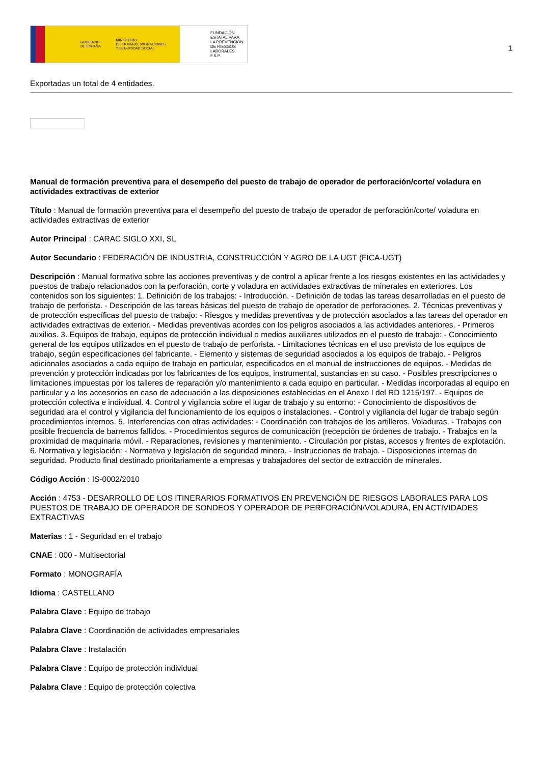GOBIERNO
DE ESPAÑA MINISTERIO
DE TRABAJO, MIGRACIONES
Y SEGURIDAD SOCIAL
FUNDACIÓN
ESTATAL PARA
LA PREVENCIÓN
DE RIESGOS
LABORALES, F.S.P.
1
Exportadas un total de 4 entidades.
Manual de formación preventiva para el desempeño del puesto de trabajo de operador de perforación/corte/ voladura en actividades extractivas de exterior
Título : Manual de formación preventiva para el desempeño del puesto de trabajo de operador de perforación/corte/ voladura en actividades extractivas de exterior
Autor Principal : CARAC SIGLO XXI, SL
Autor Secundario : FEDERACIÓN DE INDUSTRIA, CONSTRUCCIÓN Y AGRO DE LA UGT (FICA-UGT)
Descripción : Manual formativo sobre las acciones preventivas y de control a aplicar frente a los riesgos existentes en las actividades y puestos de trabajo relacionados con la perforación, corte y voladura en actividades extractivas de minerales en exteriores. Los contenidos son los siguientes: 1. Definición de los trabajos: - Introducción. - Definición de todas las tareas desarrolladas en el puesto de trabajo de perforista. - Descripción de las tareas básicas del puesto de trabajo de operador de perforaciones. 2. Técnicas preventivas y de protección específicas del puesto de trabajo: - Riesgos y medidas preventivas y de protección asociados a las tareas del operador en actividades extractivas de exterior. - Medidas preventivas acordes con los peligros asociados a las actividades anteriores. - Primeros auxilios. 3. Equipos de trabajo, equipos de protección individual o medios auxiliares utilizados en el puesto de trabajo: - Conocimiento general de los equipos utilizados en el puesto de trabajo de perforista. - Limitaciones técnicas en el uso previsto de los equipos de trabajo, según especificaciones del fabricante. - Elemento y sistemas de seguridad asociados a los equipos de trabajo. - Peligros adicionales asociados a cada equipo de trabajo en particular, especificados en el manual de instrucciones de equipos. - Medidas de prevención y protección indicadas por los fabricantes de los equipos, instrumental, sustancias en su caso. - Posibles prescripciones o limitaciones impuestas por los talleres de reparación y/o mantenimiento a cada equipo en particular. - Medidas incorporadas al equipo en particular y a los accesorios en caso de adecuación a las disposiciones establecidas en el Anexo I del RD 1215/197. - Equipos de protección colectiva e individual. 4. Control y vigilancia sobre el lugar de trabajo y su entorno: - Conocimiento de dispositivos de seguridad ara el control y vigilancia del funcionamiento de los equipos o instalaciones. - Control y vigilancia del lugar de trabajo según procedimientos internos. 5. Interferencias con otras actividades: - Coordinación con trabajos de los artilleros. Voladuras. - Trabajos con posible frecuencia de barrenos fallidos. - Procedimientos seguros de comunicación (recepción de órdenes de trabajo. - Trabajos en la proximidad de maquinaria móvil. - Reparaciones, revisiones y mantenimiento. - Circulación por pistas, accesos y frentes de explotación. 6. Normativa y legislación: - Normativa y legislación de seguridad minera. - Instrucciones de trabajo. - Disposiciones internas de seguridad. Producto final destinado prioritariamente a empresas y trabajadores del sector de extracción de minerales.
Código Acción : IS-0002/2010
Acción : 4753 - DESARROLLO DE LOS ITINERARIOS FORMATIVOS EN PREVENCIÓN DE RIESGOS LABORALES PARA LOS PUESTOS DE TRABAJO DE OPERADOR DE SONDEOS Y OPERADOR DE PERFORACIÓN/VOLADURA, EN ACTIVIDADES EXTRACTIVAS
Materias : 1 - Seguridad en el trabajo
CNAE : 000 - Multisectorial
Formato : MONOGRAFÍA
Idioma : CASTELLANO
Palabra Clave : Equipo de trabajo
Palabra Clave : Coordinación de actividades empresariales
Palabra Clave : Instalación
Palabra Clave : Equipo de protección individual
Palabra Clave : Equipo de protección colectiva